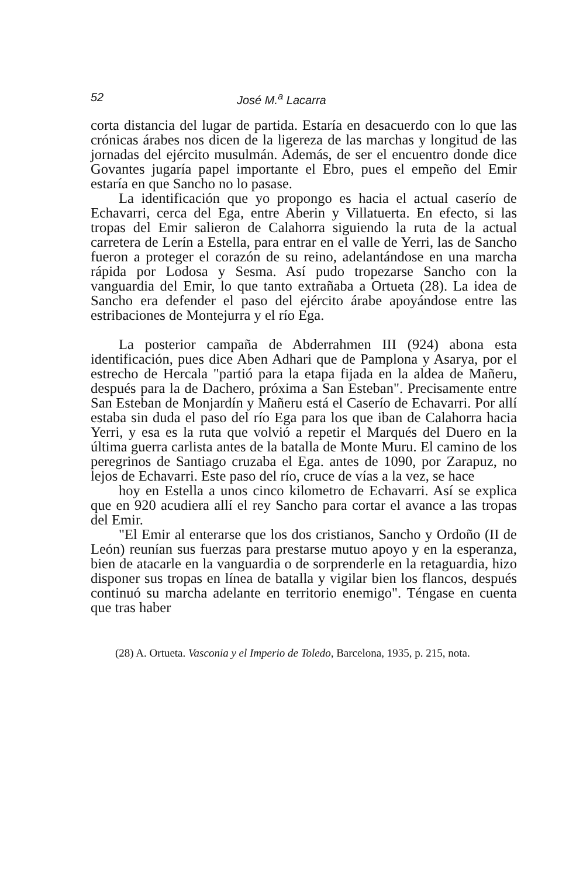52 José M.<sup>a</sup> Lacarra
corta distancia del lugar de partida. Estaría en desacuerdo con lo que las crónicas árabes nos dicen de la ligereza de las marchas y longitud de las jornadas del ejército musulmán. Además, de ser el encuentro donde dice Govantes jugaría papel importante el Ebro, pues el empeño del Emir estaría en que Sancho no lo pasase.
La identificación que yo propongo es hacia el actual caserío de Echavarri, cerca del Ega, entre Aberin y Villatuerta. En efecto, si las tropas del Emir salieron de Calahorra siguiendo la ruta de la actual carretera de Lerín a Estella, para entrar en el valle de Yerri, las de Sancho fueron a proteger el corazón de su reino, adelantándose en una marcha rápida por Lodosa y Sesma. Así pudo tropezarse Sancho con la vanguardia del Emir, lo que tanto extrañaba a Ortueta (28). La idea de Sancho era defender el paso del ejército árabe apoyándose entre las estribaciones de Montejurra y el río Ega.
La posterior campaña de Abderrahmen III (924) abona esta identificación, pues dice Aben Adhari que de Pamplona y Asarya, por el estrecho de Hercala "partió para la etapa fijada en la aldea de Mañeru, después para la de Dachero, próxima a San Esteban". Precisamente entre San Esteban de Monjardín y Mañeru está el Caserío de Echavarri. Por allí estaba sin duda el paso del río Ega para los que iban de Calahorra hacia Yerri, y esa es la ruta que volvió a repetir el Marqués del Duero en la última guerra carlista antes de la batalla de Monte Muru. El camino de los peregrinos de Santiago cruzaba el Ega. antes de 1090, por Zarapuz, no lejos de Echavarri. Este paso del río, cruce de vías a la vez, se hace
hoy en Estella a unos cinco kilometro de Echavarri. Así se explica que en 920 acudiera allí el rey Sancho para cortar el avance a las tropas del Emir.
"El Emir al enterarse que los dos cristianos, Sancho y Ordoño (II de León) reunían sus fuerzas para prestarse mutuo apoyo y en la esperanza, bien de atacarle en la vanguardia o de sorprenderle en la retaguardia, hizo disponer sus tropas en línea de batalla y vigilar bien los flancos, después continuó su marcha adelante en territorio enemigo". Téngase en cuenta que tras haber
(28) A. Ortueta. Vasconia y el Imperio de Toledo, Barcelona, 1935, p. 215, nota.